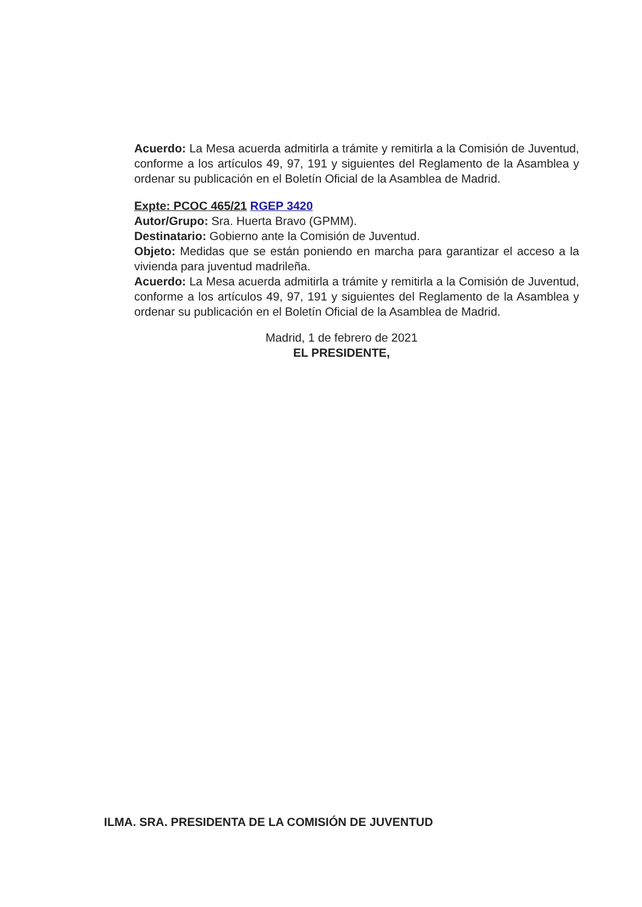Acuerdo: La Mesa acuerda admitirla a trámite y remitirla a la Comisión de Juventud, conforme a los artículos 49, 97, 191 y siguientes del Reglamento de la Asamblea y ordenar su publicación en el Boletín Oficial de la Asamblea de Madrid.
Expte: PCOC 465/21 RGEP 3420
Autor/Grupo: Sra. Huerta Bravo (GPMM).
Destinatario: Gobierno ante la Comisión de Juventud.
Objeto: Medidas que se están poniendo en marcha para garantizar el acceso a la vivienda para juventud madrileña.
Acuerdo: La Mesa acuerda admitirla a trámite y remitirla a la Comisión de Juventud, conforme a los artículos 49, 97, 191 y siguientes del Reglamento de la Asamblea y ordenar su publicación en el Boletín Oficial de la Asamblea de Madrid.
Madrid, 1 de febrero de 2021
EL PRESIDENTE,
ILMA. SRA. PRESIDENTA DE LA COMISIÓN DE JUVENTUD